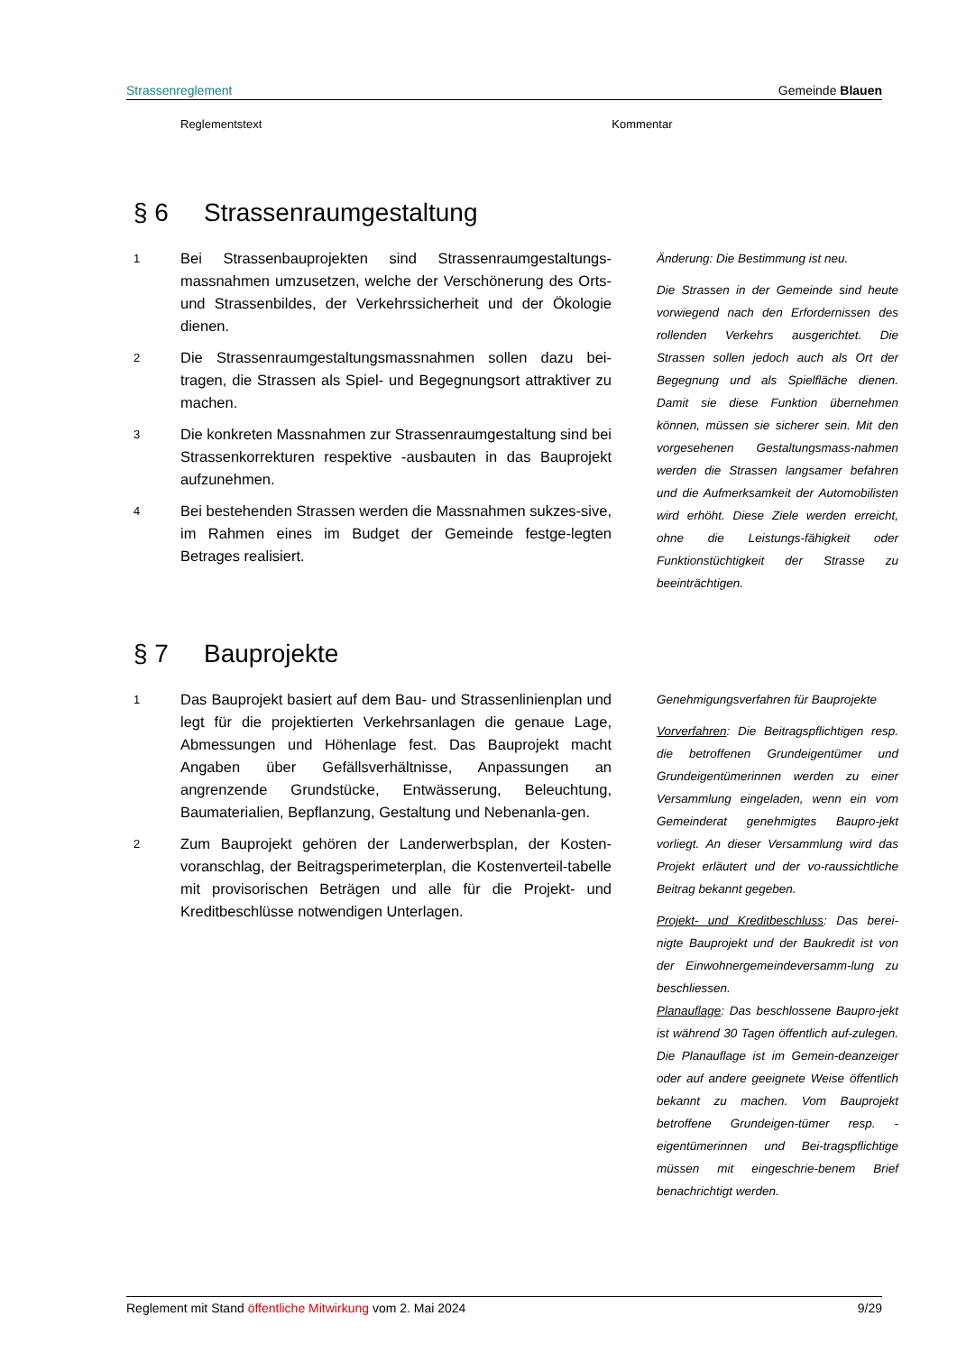Strassenreglement Gemeinde Blauen
Reglementstext Kommentar
§ 6 Strassenraumgestaltung
1 Bei Strassenbauprojekten sind Strassenraumgestaltungs-massnahmen umzusetzen, welche der Verschönerung des Orts- und Strassenbildes, der Verkehrssicherheit und der Ökologie dienen.
2 Die Strassenraumgestaltungsmassnahmen sollen dazu bei-tragen, die Strassen als Spiel- und Begegnungsort attraktiver zu machen.
3 Die konkreten Massnahmen zur Strassenraumgestaltung sind bei Strassenkorrekturen respektive -ausbauten in das Bauprojekt aufzunehmen.
4 Bei bestehenden Strassen werden die Massnahmen sukzes-sive, im Rahmen eines im Budget der Gemeinde festge-legten Betrages realisiert.
Änderung: Die Bestimmung ist neu.
Die Strassen in der Gemeinde sind heute vorwiegend nach den Erfordernissen des rollenden Verkehrs ausgerichtet. Die Strassen sollen jedoch auch als Ort der Begegnung und als Spielfläche dienen. Damit sie diese Funktion übernehmen können, müssen sie sicherer sein. Mit den vorgesehenen Gestaltungsmass-nahmen werden die Strassen langsamer befahren und die Aufmerksamkeit der Automobilisten wird erhöht. Diese Ziele werden erreicht, ohne die Leistungs-fähigkeit oder Funktionstüchtigkeit der Strasse zu beeinträchtigen.
§ 7 Bauprojekte
1 Das Bauprojekt basiert auf dem Bau- und Strassenlinienplan und legt für die projektierten Verkehrsanlagen die genaue Lage, Abmessungen und Höhenlage fest. Das Bauprojekt macht Angaben über Gefällsverhältnisse, Anpassungen an angrenzende Grundstücke, Entwässerung, Beleuchtung, Baumaterialien, Bepflanzung, Gestaltung und Nebenanla-gen.
2 Zum Bauprojekt gehören der Landerwerbsplan, der Kosten-voranschlag, der Beitragsperimeterplan, die Kostenverteil-tabelle mit provisorischen Beträgen und alle für die Projekt- und Kreditbeschlüsse notwendigen Unterlagen.
Genehmigungsverfahren für Bauprojekte
Vorverfahren: Die Beitragspflichtigen resp. die betroffenen Grundeigentümer und Grundeigentümerinnen werden zu einer Versammlung eingeladen, wenn ein vom Gemeinderat genehmigtes Baupro-jekt vorliegt. An dieser Versammlung wird das Projekt erläutert und der vo-raussichtliche Beitrag bekannt gegeben.
Projekt- und Kreditbeschluss: Das berei-nigte Bauprojekt und der Baukredit ist von der Einwohnergemeindeversamm-lung zu beschliessen.
Planauflage: Das beschlossene Baupro-jekt ist während 30 Tagen öffentlich auf-zulegen. Die Planauflage ist im Gemein-deanzeiger oder auf andere geeignete Weise öffentlich bekannt zu machen. Vom Bauprojekt betroffene Grundeigen-tümer resp. -eigentümerinnen und Bei-tragspflichtige müssen mit eingeschrie-benem Brief benachrichtigt werden.
Reglement mit Stand öffentliche Mitwirkung vom 2. Mai 2024 9/29